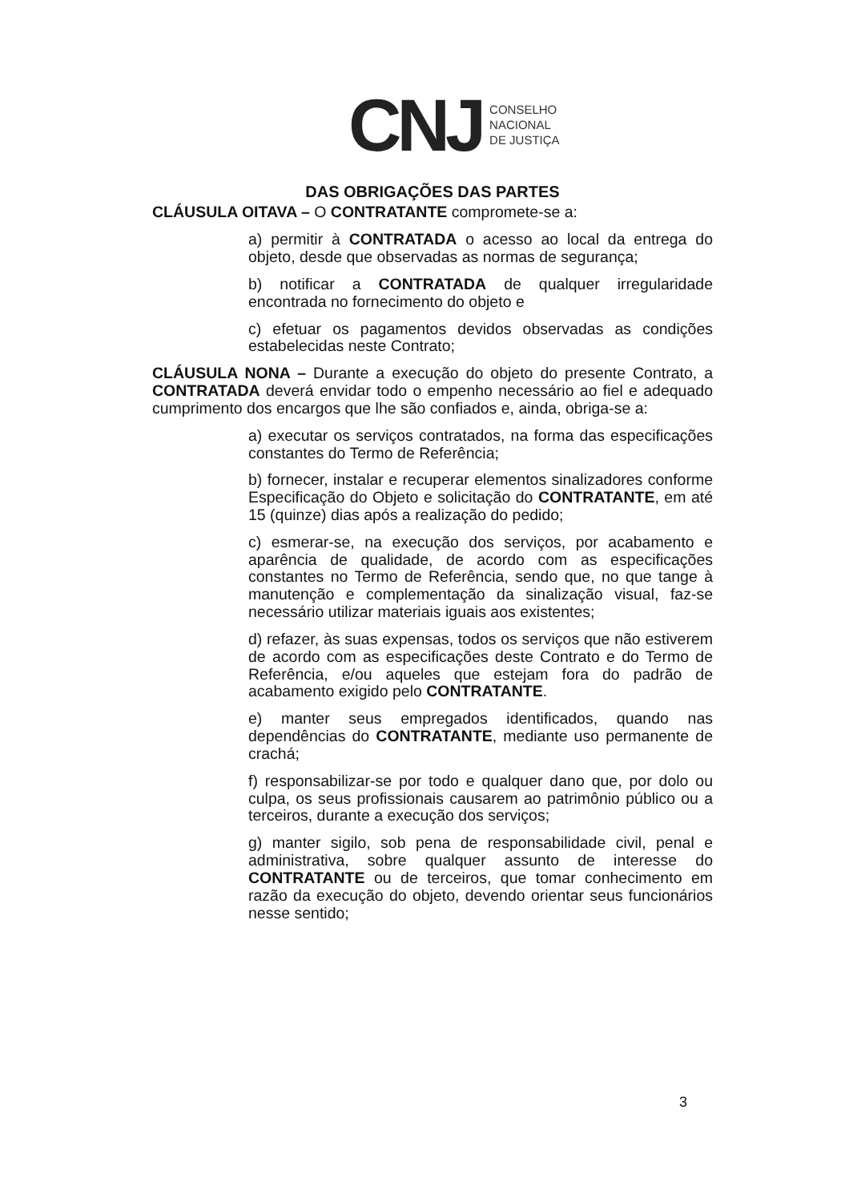CNJ CONSELHO
NACIONAL
DE JUSTIÇA
DAS OBRIGAÇÕES DAS PARTES
CLÁUSULA OITAVA – O CONTRATANTE compromete-se a:
a) permitir à CONTRATADA o acesso ao local da entrega do objeto, desde que observadas as normas de segurança;
b) notificar a CONTRATADA de qualquer irregularidade encontrada no fornecimento do objeto e
c) efetuar os pagamentos devidos observadas as condições estabelecidas neste Contrato;
CLÁUSULA NONA – Durante a execução do objeto do presente Contrato, a CONTRATADA deverá envidar todo o empenho necessário ao fiel e adequado cumprimento dos encargos que lhe são confiados e, ainda, obriga-se a:
a) executar os serviços contratados, na forma das especificações constantes do Termo de Referência;
b) fornecer, instalar e recuperar elementos sinalizadores conforme Especificação do Objeto e solicitação do CONTRATANTE, em até 15 (quinze) dias após a realização do pedido;
c) esmerar-se, na execução dos serviços, por acabamento e aparência de qualidade, de acordo com as especificações constantes no Termo de Referência, sendo que, no que tange à manutenção e complementação da sinalização visual, faz-se necessário utilizar materiais iguais aos existentes;
d) refazer, às suas expensas, todos os serviços que não estiverem de acordo com as especificações deste Contrato e do Termo de Referência, e/ou aqueles que estejam fora do padrão de acabamento exigido pelo CONTRATANTE.
e) manter seus empregados identificados, quando nas dependências do CONTRATANTE, mediante uso permanente de crachá;
f) responsabilizar-se por todo e qualquer dano que, por dolo ou culpa, os seus profissionais causarem ao patrimônio público ou a terceiros, durante a execução dos serviços;
g) manter sigilo, sob pena de responsabilidade civil, penal e administrativa, sobre qualquer assunto de interesse do CONTRATANTE ou de terceiros, que tomar conhecimento em razão da execução do objeto, devendo orientar seus funcionários nesse sentido;
3